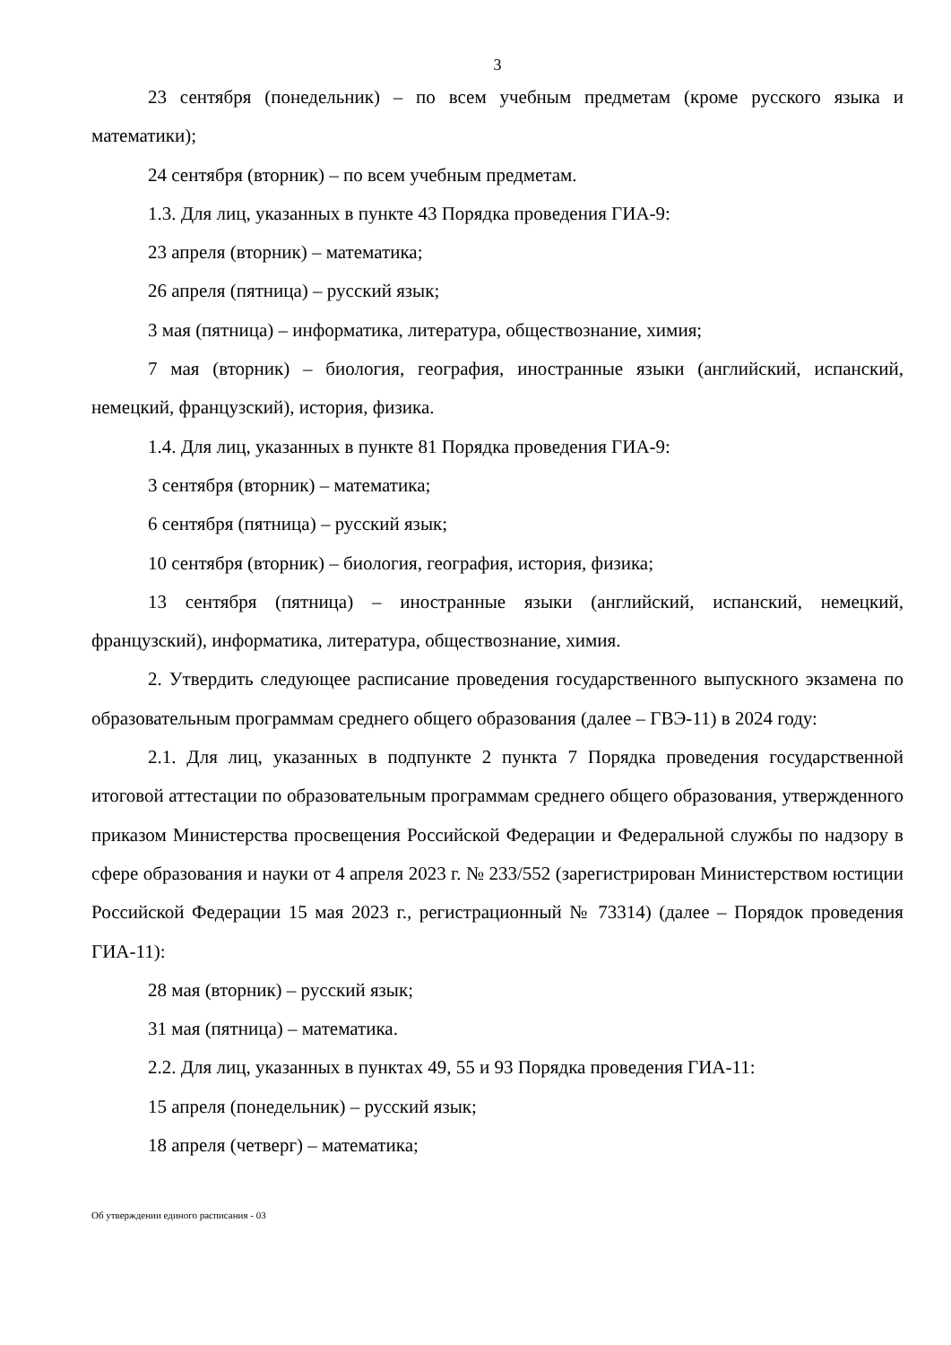3
23 сентября (понедельник) – по всем учебным предметам (кроме русского языка и математики);
24 сентября (вторник) – по всем учебным предметам.
1.3. Для лиц, указанных в пункте 43 Порядка проведения ГИА-9:
23 апреля (вторник) – математика;
26 апреля (пятница) – русский язык;
3 мая (пятница) – информатика, литература, обществознание, химия;
7 мая (вторник) – биология, география, иностранные языки (английский, испанский, немецкий, французский), история, физика.
1.4. Для лиц, указанных в пункте 81 Порядка проведения ГИА-9:
3 сентября (вторник) – математика;
6 сентября (пятница) – русский язык;
10 сентября (вторник) – биология, география, история, физика;
13 сентября (пятница) – иностранные языки (английский, испанский, немецкий, французский), информатика, литература, обществознание, химия.
2. Утвердить следующее расписание проведения государственного выпускного экзамена по образовательным программам среднего общего образования (далее – ГВЭ-11) в 2024 году:
2.1. Для лиц, указанных в подпункте 2 пункта 7 Порядка проведения государственной итоговой аттестации по образовательным программам среднего общего образования, утвержденного приказом Министерства просвещения Российской Федерации и Федеральной службы по надзору в сфере образования и науки от 4 апреля 2023 г. № 233/552 (зарегистрирован Министерством юстиции Российской Федерации 15 мая 2023 г., регистрационный № 73314) (далее – Порядок проведения ГИА-11):
28 мая (вторник) – русский язык;
31 мая (пятница) – математика.
2.2. Для лиц, указанных в пунктах 49, 55 и 93 Порядка проведения ГИА-11:
15 апреля (понедельник) – русский язык;
18 апреля (четверг) – математика;
Об утверждении единого расписания - 03